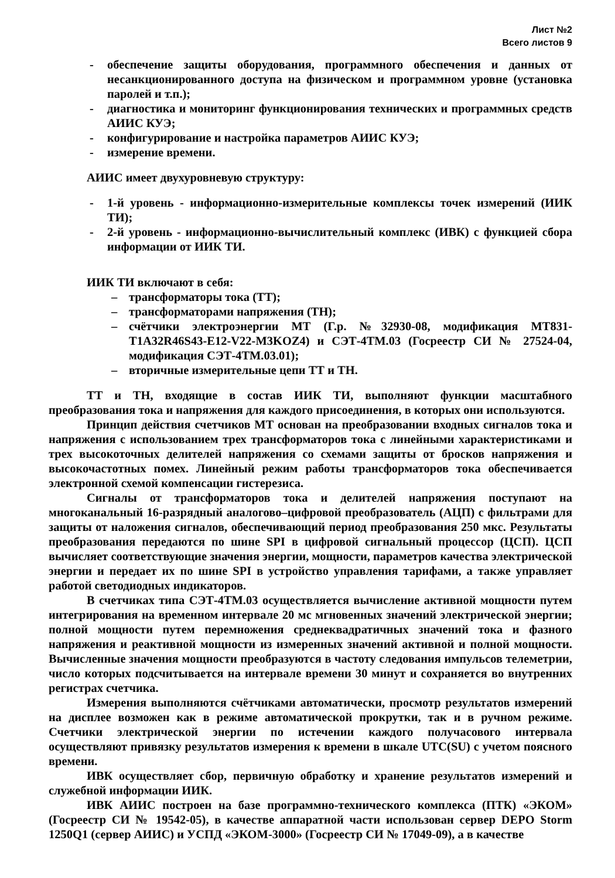Лист №2
Всего листов 9
- обеспечение защиты оборудования, программного обеспечения и данных от несанкционированного доступа на физическом и программном уровне (установка паролей и т.п.);
- диагностика и мониторинг функционирования технических и программных средств АИИС КУЭ;
- конфигурирование и настройка параметров АИИС КУЭ;
- измерение времени.
АИИС имеет двухуровневую структуру:
- 1-й уровень - информационно-измерительные комплексы точек измерений (ИИК ТИ);
- 2-й уровень - информационно-вычислительный комплекс (ИВК) с функцией сбора информации от ИИК ТИ.
ИИК ТИ включают в себя:
– трансформаторы тока (ТТ);
– трансформаторами напряжения (ТН);
– счётчики электроэнергии МТ (Г.р. №32930-08, модификация МТ831-T1A32R46S43-E12-V22-M3KOZ4) и СЭТ-4ТМ.03 (Госреестр СИ № 27524-04, модификация СЭТ-4ТМ.03.01);
– вторичные измерительные цепи ТТ и ТН.
ТТ и ТН, входящие в состав ИИК ТИ, выполняют функции масштабного преобразования тока и напряжения для каждого присоединения, в которых они используются.
Принцип действия счетчиков МТ основан на преобразовании входных сигналов тока и напряжения с использованием трех трансформаторов тока с линейными характеристиками и трех высокоточных делителей напряжения со схемами защиты от бросков напряжения и высокочастотных помех. Линейный режим работы трансформаторов тока обеспечивается электронной схемой компенсации гистерезиса.
Сигналы от трансформаторов тока и делителей напряжения поступают на многоканальный 16-разрядный аналогово–цифровой преобразователь (АЦП) с фильтрами для защиты от наложения сигналов, обеспечивающий период преобразования 250 мкс. Результаты преобразования передаются по шине SPI в цифровой сигнальный процессор (ЦСП). ЦСП вычисляет соответствующие значения энергии, мощности, параметров качества электрической энергии и передает их по шине SPI в устройство управления тарифами, а также управляет работой светодиодных индикаторов.
В счетчиках типа СЭТ-4ТМ.03 осуществляется вычисление активной мощности путем интегрирования на временном интервале 20 мс мгновенных значений электрической энергии; полной мощности путем перемножения среднеквадратичных значений тока и фазного напряжения и реактивной мощности из измеренных значений активной и полной мощности. Вычисленные значения мощности преобразуются в частоту следования импульсов телеметрии, число которых подсчитывается на интервале времени 30 минут и сохраняется во внутренних регистрах счетчика.
Измерения выполняются счётчиками автоматически, просмотр результатов измерений на дисплее возможен как в режиме автоматической прокрутки, так и в ручном режиме. Счетчики электрической энергии по истечении каждого получасового интервала осуществляют привязку результатов измерения к времени в шкале UTC(SU) с учетом поясного времени.
ИВК осуществляет сбор, первичную обработку и хранение результатов измерений и служебной информации ИИК.
ИВК АИИС построен на базе программно-технического комплекса (ПТК) «ЭКОМ» (Госреестр СИ № 19542-05), в качестве аппаратной части использован сервер DEPO Storm 1250Q1 (сервер АИИС) и УСПД «ЭКОМ-3000» (Госреестр СИ № 17049-09), а в качестве